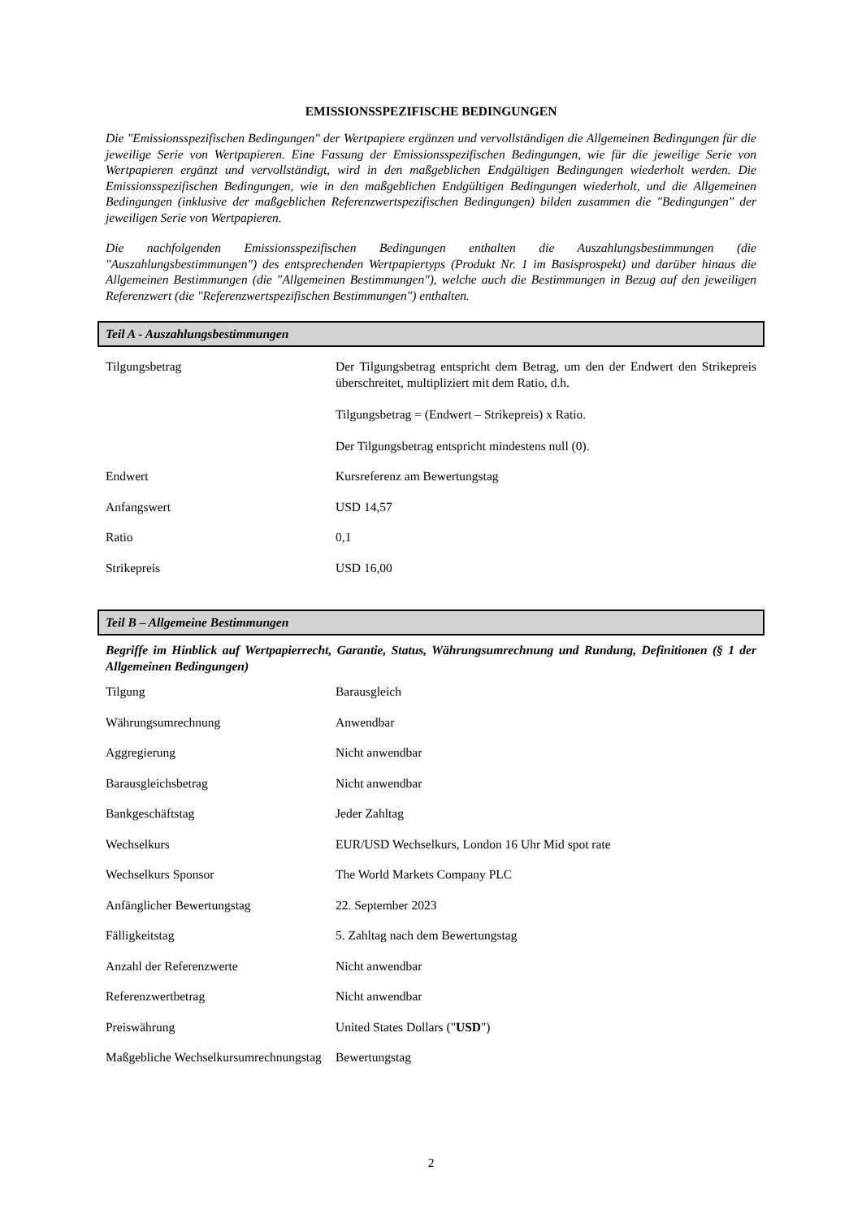EMISSIONSSPEZIFISCHE BEDINGUNGEN
Die "Emissionsspezifischen Bedingungen" der Wertpapiere ergänzen und vervollständigen die Allgemeinen Bedingungen für die jeweilige Serie von Wertpapieren. Eine Fassung der Emissionsspezifischen Bedingungen, wie für die jeweilige Serie von Wertpapieren ergänzt und vervollständigt, wird in den maßgeblichen Endgültigen Bedingungen wiederholt werden. Die Emissionsspezifischen Bedingungen, wie in den maßgeblichen Endgültigen Bedingungen wiederholt, und die Allgemeinen Bedingungen (inklusive der maßgeblichen Referenzwertspezifischen Bedingungen) bilden zusammen die "Bedingungen" der jeweiligen Serie von Wertpapieren.
Die nachfolgenden Emissionsspezifischen Bedingungen enthalten die Auszahlungsbestimmungen (die "Auszahlungsbestimmungen") des entsprechenden Wertpapiertyps (Produkt Nr. 1 im Basisprospekt) und darüber hinaus die Allgemeinen Bestimmungen (die "Allgemeinen Bestimmungen"), welche auch die Bestimmungen in Bezug auf den jeweiligen Referenzwert (die "Referenzwertspezifischen Bestimmungen") enthalten.
Teil A - Auszahlungsbestimmungen
| Tilgungsbetrag | Der Tilgungsbetrag entspricht dem Betrag, um den der Endwert den Strikepreis überschreitet, multipliziert mit dem Ratio, d.h. Tilgungsbetrag = (Endwert – Strikepreis) x Ratio. Der Tilgungsbetrag entspricht mindestens null (0). |
| Endwert | Kursreferenz am Bewertungstag |
| Anfangswert | USD 14,57 |
| Ratio | 0,1 |
| Strikepreis | USD 16,00 |
Teil B – Allgemeine Bestimmungen
Begriffe im Hinblick auf Wertpapierrecht, Garantie, Status, Währungsumrechnung und Rundung, Definitionen (§ 1 der Allgemeinen Bedingungen)
| Tilgung | Barausgleich |
| Währungsumrechnung | Anwendbar |
| Aggregierung | Nicht anwendbar |
| Barausgleichsbetrag | Nicht anwendbar |
| Bankgeschäftstag | Jeder Zahltag |
| Wechselkurs | EUR/USD Wechselkurs, London 16 Uhr Mid spot rate |
| Wechselkurs Sponsor | The World Markets Company PLC |
| Anfänglicher Bewertungstag | 22. September 2023 |
| Fälligkeitstag | 5. Zahltag nach dem Bewertungstag |
| Anzahl der Referenzwerte | Nicht anwendbar |
| Referenzwertbetrag | Nicht anwendbar |
| Preiswährung | United States Dollars (" USD ") |
| Maßgebliche Wechselkursumrechnungstag | Bewertungstag |
2